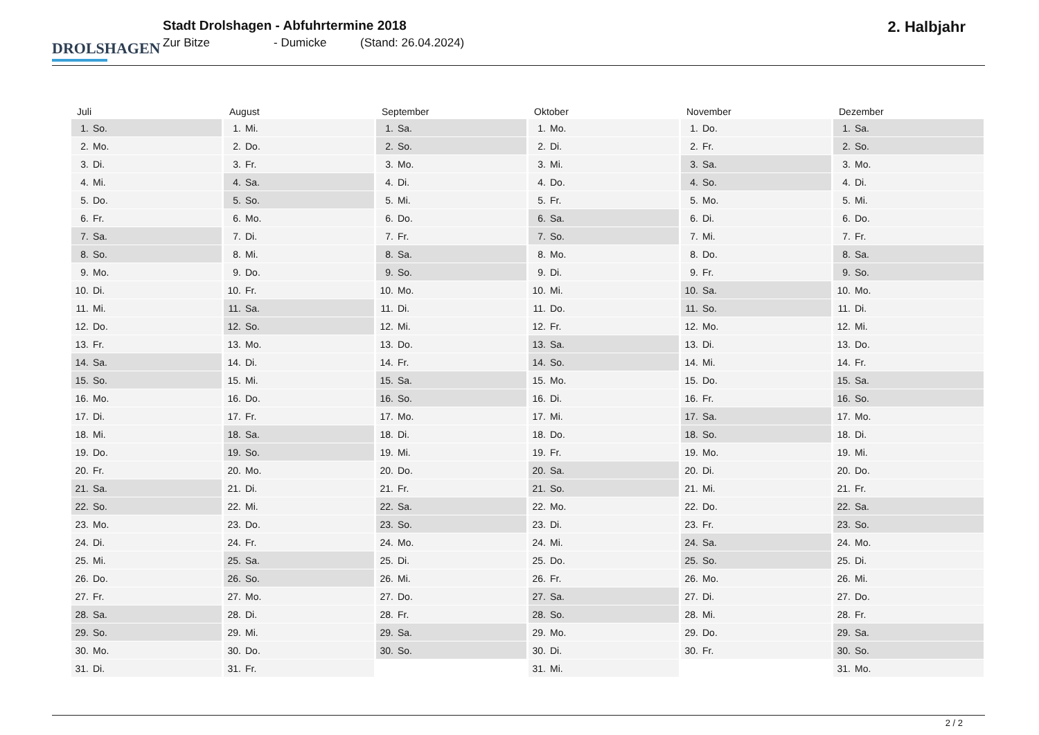DROLSHAGEN
Stadt Drolshagen - Abfuhrtermine 2018
Zur Bitze - Dumicke (Stand: 26.04.2024)
2. Halbjahr
| Juli | August | September | Oktober | November | Dezember |
| --- | --- | --- | --- | --- | --- |
| 1. So. | 1. Mi. | 1. Sa. | 1. Mo. | 1. Do. | 1. Sa. |
| 2. Mo. | 2. Do. | 2. So. | 2. Di. | 2. Fr. | 2. So. |
| 3. Di. | 3. Fr. | 3. Mo. | 3. Mi. | 3. Sa. | 3. Mo. |
| 4. Mi. | 4. Sa. | 4. Di. | 4. Do. | 4. So. | 4. Di. |
| 5. Do. | 5. So. | 5. Mi. | 5. Fr. | 5. Mo. | 5. Mi. |
| 6. Fr. | 6. Mo. | 6. Do. | 6. Sa. | 6. Di. | 6. Do. |
| 7. Sa. | 7. Di. | 7. Fr. | 7. So. | 7. Mi. | 7. Fr. |
| 8. So. | 8. Mi. | 8. Sa. | 8. Mo. | 8. Do. | 8. Sa. |
| 9. Mo. | 9. Do. | 9. So. | 9. Di. | 9. Fr. | 9. So. |
| 10. Di. | 10. Fr. | 10. Mo. | 10. Mi. | 10. Sa. | 10. Mo. |
| 11. Mi. | 11. Sa. | 11. Di. | 11. Do. | 11. So. | 11. Di. |
| 12. Do. | 12. So. | 12. Mi. | 12. Fr. | 12. Mo. | 12. Mi. |
| 13. Fr. | 13. Mo. | 13. Do. | 13. Sa. | 13. Di. | 13. Do. |
| 14. Sa. | 14. Di. | 14. Fr. | 14. So. | 14. Mi. | 14. Fr. |
| 15. So. | 15. Mi. | 15. Sa. | 15. Mo. | 15. Do. | 15. Sa. |
| 16. Mo. | 16. Do. | 16. So. | 16. Di. | 16. Fr. | 16. So. |
| 17. Di. | 17. Fr. | 17. Mo. | 17. Mi. | 17. Sa. | 17. Mo. |
| 18. Mi. | 18. Sa. | 18. Di. | 18. Do. | 18. So. | 18. Di. |
| 19. Do. | 19. So. | 19. Mi. | 19. Fr. | 19. Mo. | 19. Mi. |
| 20. Fr. | 20. Mo. | 20. Do. | 20. Sa. | 20. Di. | 20. Do. |
| 21. Sa. | 21. Di. | 21. Fr. | 21. So. | 21. Mi. | 21. Fr. |
| 22. So. | 22. Mi. | 22. Sa. | 22. Mo. | 22. Do. | 22. Sa. |
| 23. Mo. | 23. Do. | 23. So. | 23. Di. | 23. Fr. | 23. So. |
| 24. Di. | 24. Fr. | 24. Mo. | 24. Mi. | 24. Sa. | 24. Mo. |
| 25. Mi. | 25. Sa. | 25. Di. | 25. Do. | 25. So. | 25. Di. |
| 26. Do. | 26. So. | 26. Mi. | 26. Fr. | 26. Mo. | 26. Mi. |
| 27. Fr. | 27. Mo. | 27. Do. | 27. Sa. | 27. Di. | 27. Do. |
| 28. Sa. | 28. Di. | 28. Fr. | 28. So. | 28. Mi. | 28. Fr. |
| 29. So. | 29. Mi. | 29. Sa. | 29. Mo. | 29. Do. | 29. Sa. |
| 30. Mo. | 30. Do. | 30. So. | 30. Di. | 30. Fr. | 30. So. |
| 31. Di. | 31. Fr. | | 31. Mi. | | 31. Mo. |
2 / 2